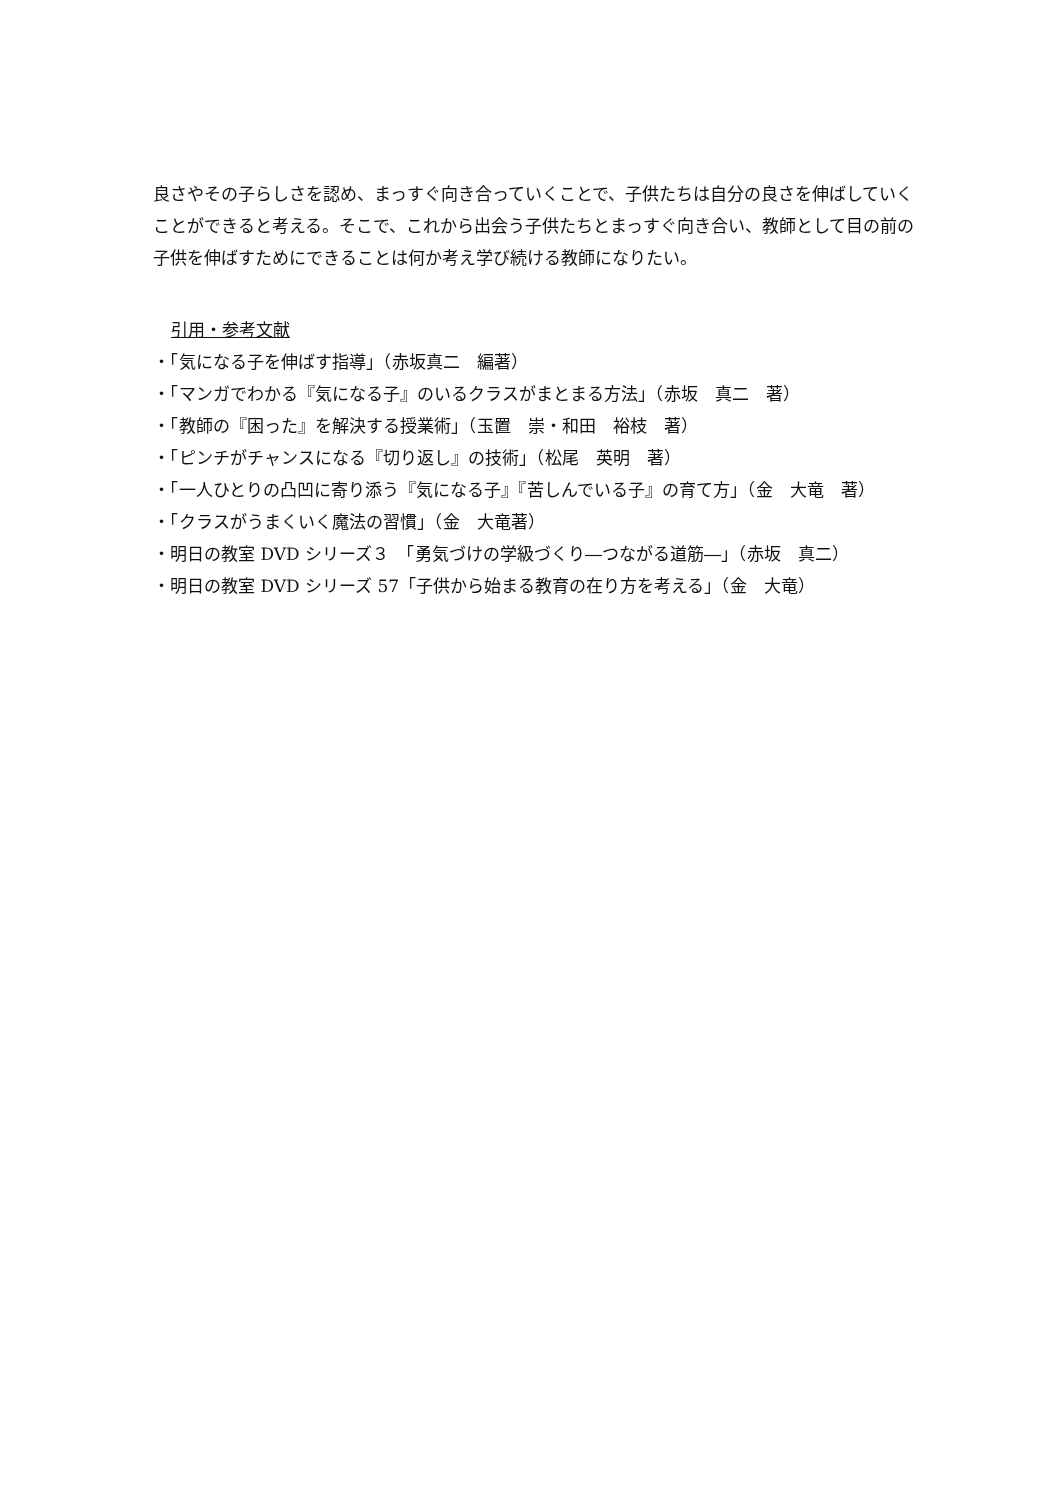良さやその子らしさを認め、まっすぐ向き合っていくことで、子供たちは自分の良さを伸ばしていくことができると考える。そこで、これから出会う子供たちとまっすぐ向き合い、教師として目の前の子供を伸ばすためにできることは何か考え学び続ける教師になりたい。
引用・参考文献
・「気になる子を伸ばす指導」（赤坂真二　編著）
・「マンガでわかる『気になる子』のいるクラスがまとまる方法」（赤坂　真二　著）
・「教師の『困った』を解決する授業術」（玉置　崇・和田　裕枝　著）
・「ピンチがチャンスになる『切り返し』の技術」（松尾　英明　著）
・「一人ひとりの凸凹に寄り添う『気になる子』『苦しんでいる子』の育て方」（金　大竜　著）
・「クラスがうまくいく魔法の習慣」（金　大竜著）
・明日の教室 DVD シリーズ３　「勇気づけの学級づくり―つながる道筋―」（赤坂　真二）
・明日の教室 DVD シリーズ 57「子供から始まる教育の在り方を考える」（金　大竜）